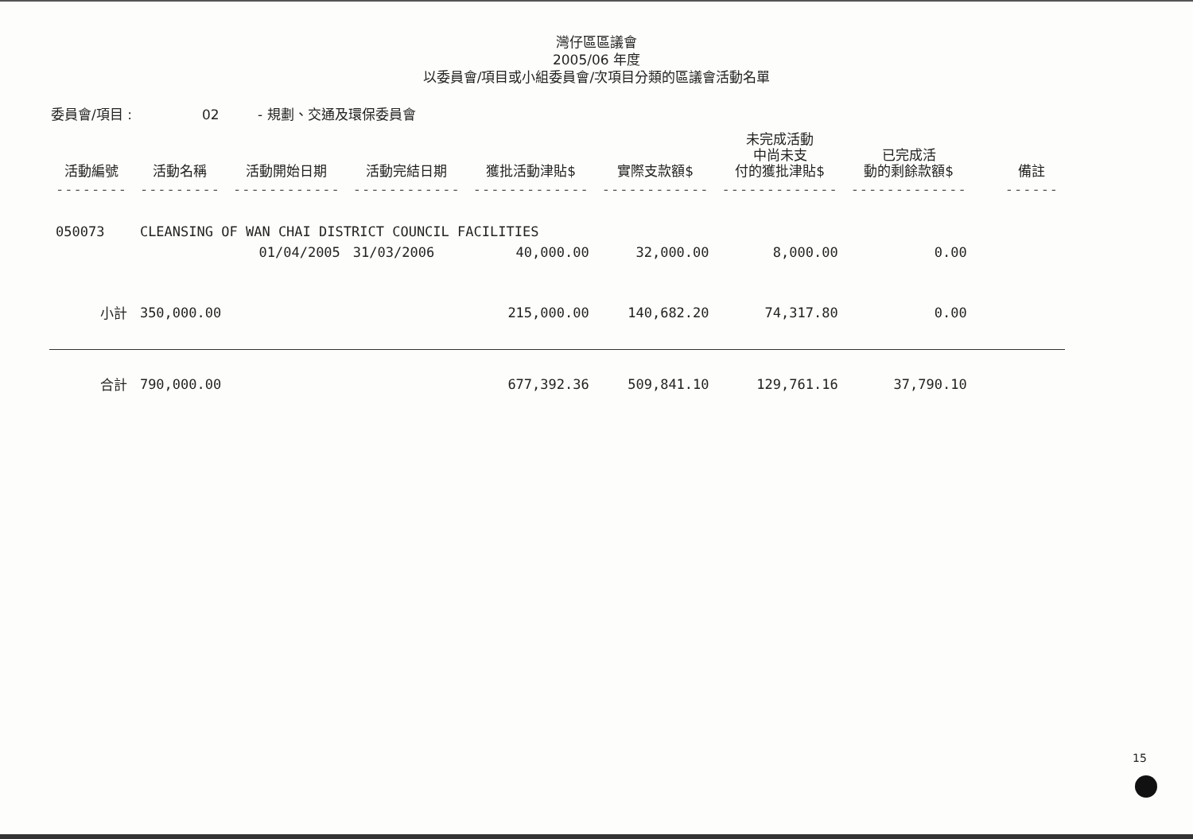灣仔區區議會
2005/06 年度
以委員會/項目或小組委員會/次項目分類的區議會活動名單
委員會/項目 : 02 - 規劃、交通及環保委員會
| 活動編號 | 活動名稱 | 活動開始日期 | 活動完結日期 | 獲批活動津貼$ | 實際支款額$ | 未完成活動 中尚未支 付的獲批津貼$ | 已完成活 動的剩餘款額$ | 備註 |
| --- | --- | --- | --- | --- | --- | --- | --- | --- |
| -------- | --------- | ------------ | ------------ | ------------- | ------------ | ------------- | ------------- | ------ |
| 050073 | CLEANSING OF WAN CHAI DISTRICT COUNCIL FACILITIES | | | | | | | |
| | | 01/04/2005 | 31/03/2006 | 40,000.00 | 32,000.00 | 8,000.00 | 0.00 | |
| 小計 | 350,000.00 | | | 215,000.00 | 140,682.20 | 74,317.80 | 0.00 | |
| 合計 | 790,000.00 | | | 677,392.36 | 509,841.10 | 129,761.16 | 37,790.10 | |
15